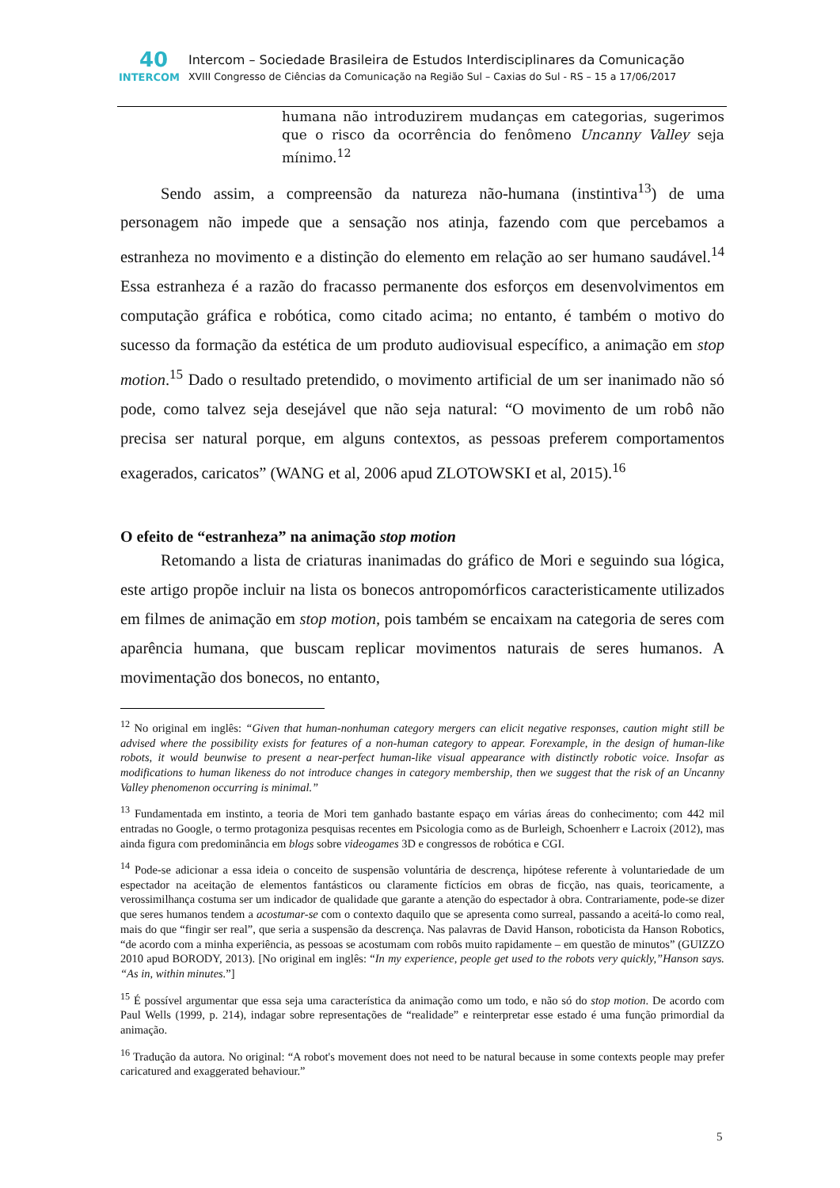40 INTERCOM
Intercom – Sociedade Brasileira de Estudos Interdisciplinares da Comunicação
XVIII Congresso de Ciências da Comunicação na Região Sul – Caxias do Sul - RS – 15 a 17/06/2017
humana não introduzirem mudanças em categorias, sugerimos que o risco da ocorrência do fenômeno Uncanny Valley seja mínimo.<sup>12</sup>
Sendo assim, a compreensão da natureza não-humana (instintiva<sup>13</sup>) de uma personagem não impede que a sensação nos atinja, fazendo com que percebamos a estranheza no movimento e a distinção do elemento em relação ao ser humano saudável.<sup>14</sup> Essa estranheza é a razão do fracasso permanente dos esforços em desenvolvimentos em computação gráfica e robótica, como citado acima; no entanto, é também o motivo do sucesso da formação da estética de um produto audiovisual específico, a animação em stop motion.<sup>15</sup> Dado o resultado pretendido, o movimento artificial de um ser inanimado não só pode, como talvez seja desejável que não seja natural: “O movimento de um robô não precisa ser natural porque, em alguns contextos, as pessoas preferem comportamentos exagerados, caricatos” (WANG et al, 2006 apud ZLOTOWSKI et al, 2015).<sup>16</sup>
O efeito de “estranheza” na animação stop motion
Retomando a lista de criaturas inanimadas do gráfico de Mori e seguindo sua lógica, este artigo propõe incluir na lista os bonecos antropomórficos caracteristicamente utilizados em filmes de animação em stop motion, pois também se encaixam na categoria de seres com aparência humana, que buscam replicar movimentos naturais de seres humanos. A movimentação dos bonecos, no entanto,
<sup>12</sup> No original em inglês: “Given that human-nonhuman category mergers can elicit negative responses, caution might still be advised where the possibility exists for features of a non-human category to appear. Forexample, in the design of human-like robots, it would beunwise to present a near-perfect human-like visual appearance with distinctly robotic voice. Insofar as modifications to human likeness do not introduce changes in category membership, then we suggest that the risk of an Uncanny Valley phenomenon occurring is minimal.”
<sup>13</sup> Fundamentada em instinto, a teoria de Mori tem ganhado bastante espaço em várias áreas do conhecimento; com 442 mil entradas no Google, o termo protagoniza pesquisas recentes em Psicologia como as de Burleigh, Schoenherr e Lacroix (2012), mas ainda figura com predominância em blogs sobre videogames 3D e congressos de robótica e CGI.
<sup>14</sup> Pode-se adicionar a essa ideia o conceito de suspensão voluntária de descrença, hipótese referente à voluntariedade de um espectador na aceitação de elementos fantásticos ou claramente fictícios em obras de ficção, nas quais, teoricamente, a verossimilhança costuma ser um indicador de qualidade que garante a atenção do espectador à obra. Contrariamente, pode-se dizer que seres humanos tendem a acostumar-se com o contexto daquilo que se apresenta como surreal, passando a aceitá-lo como real, mais do que “fingir ser real”, que seria a suspensão da descrença. Nas palavras de David Hanson, roboticista da Hanson Robotics, “de acordo com a minha experiência, as pessoas se acostumam com robôs muito rapidamente – em questão de minutos” (GUIZZO 2010 apud BORODY, 2013). [No original em inglês: “In my experience, people get used to the robots very quickly,”Hanson says. “As in, within minutes.”]
<sup>15</sup> É possível argumentar que essa seja uma característica da animação como um todo, e não só do stop motion. De acordo com Paul Wells (1999, p. 214), indagar sobre representações de “realidade” e reinterpretar esse estado é uma função primordial da animação.
<sup>16</sup> Tradução da autora. No original: “A robot's movement does not need to be natural because in some contexts people may prefer caricatured and exaggerated behaviour.”
5